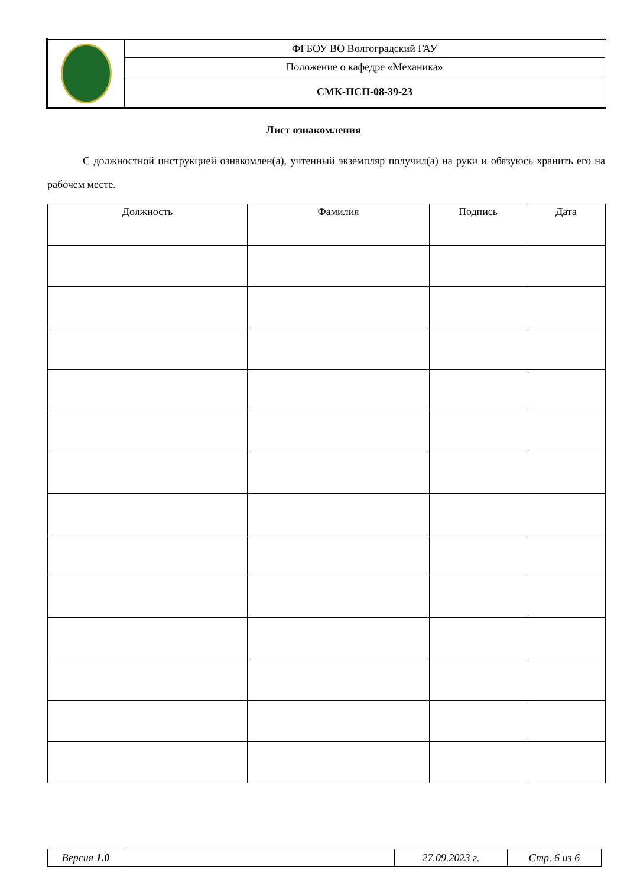| | ФГБОУ ВО Волгоградский ГАУ |
| | Положение о кафедре «Механика» |
| | СМК-ПСП-08-39-23 |
Лист ознакомления
С должностной инструкцией ознакомлен(а), учтенный экземпляр получил(а) на руки и обязуюсь хранить его на рабочем месте.
| Должность | Фамилия | Подпись | Дата |
| --- | --- | --- | --- |
| Версия 1.0 | | 27.09.2023 г. | Стр. 6 из 6 |